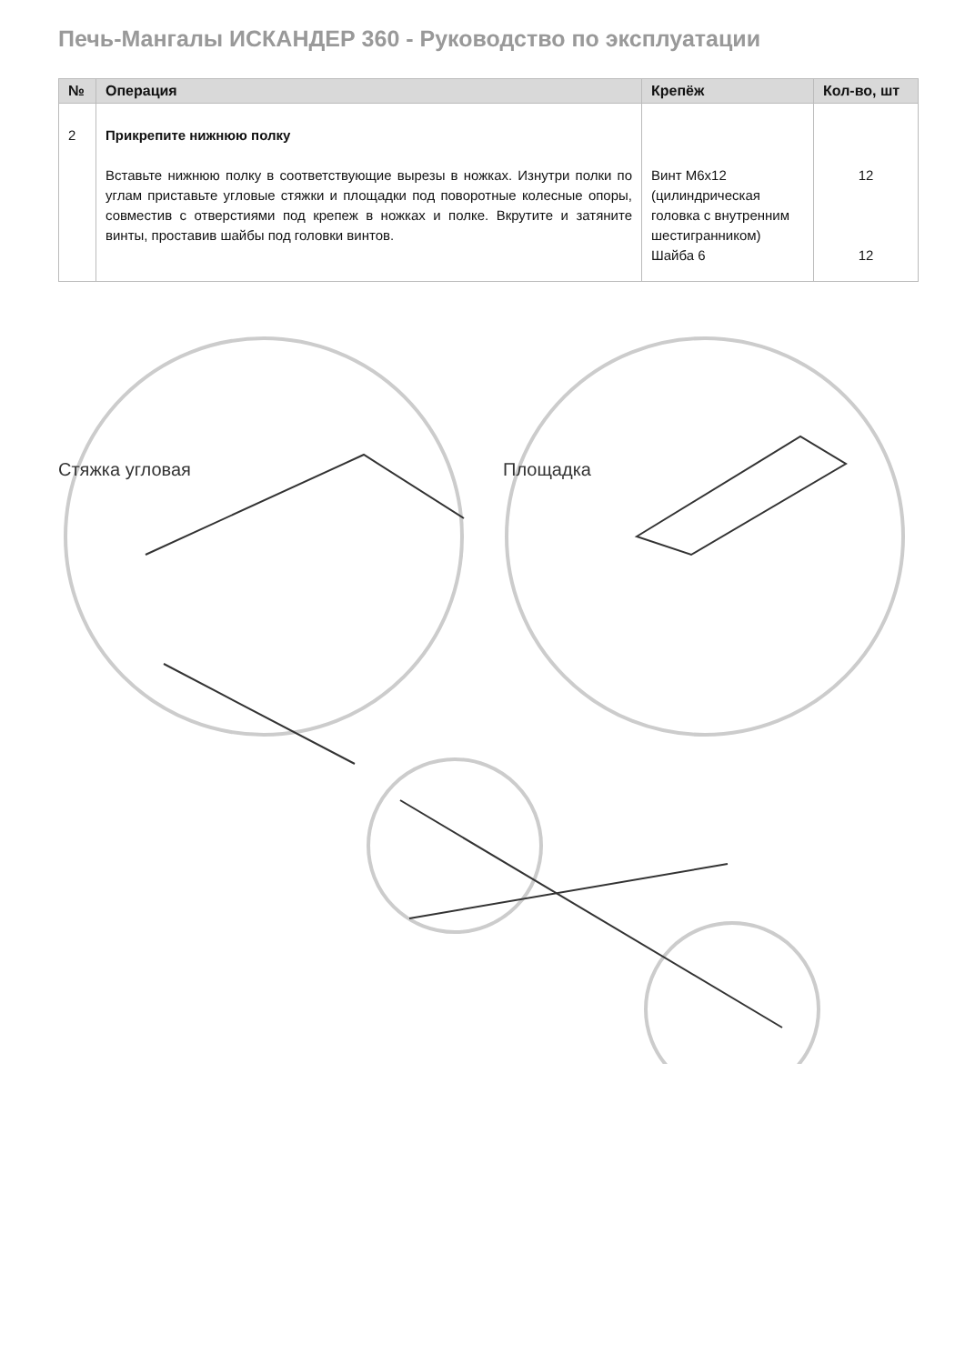Печь-Мангалы ИСКАНДЕР 360 - Руководство по эксплуатации
| № | Операция | Крепёж | Кол-во, шт |
| --- | --- | --- | --- |
| 2 | Прикрепите нижнюю полку Вставьте нижнюю полку в соответствующие вырезы в ножках. Изнутри полки по углам приставьте угловые стяжки и площадки под поворотные колесные опоры, совместив с отверстиями под крепеж в ножках и полке. Вкрутите и затяните винты, проставив шайбы под головки винтов. | Винт М6х12 (цилиндрическая головка с внутренним шестигранником) Шайба 6 | 12 12 |
Стяжка угловая Площадка